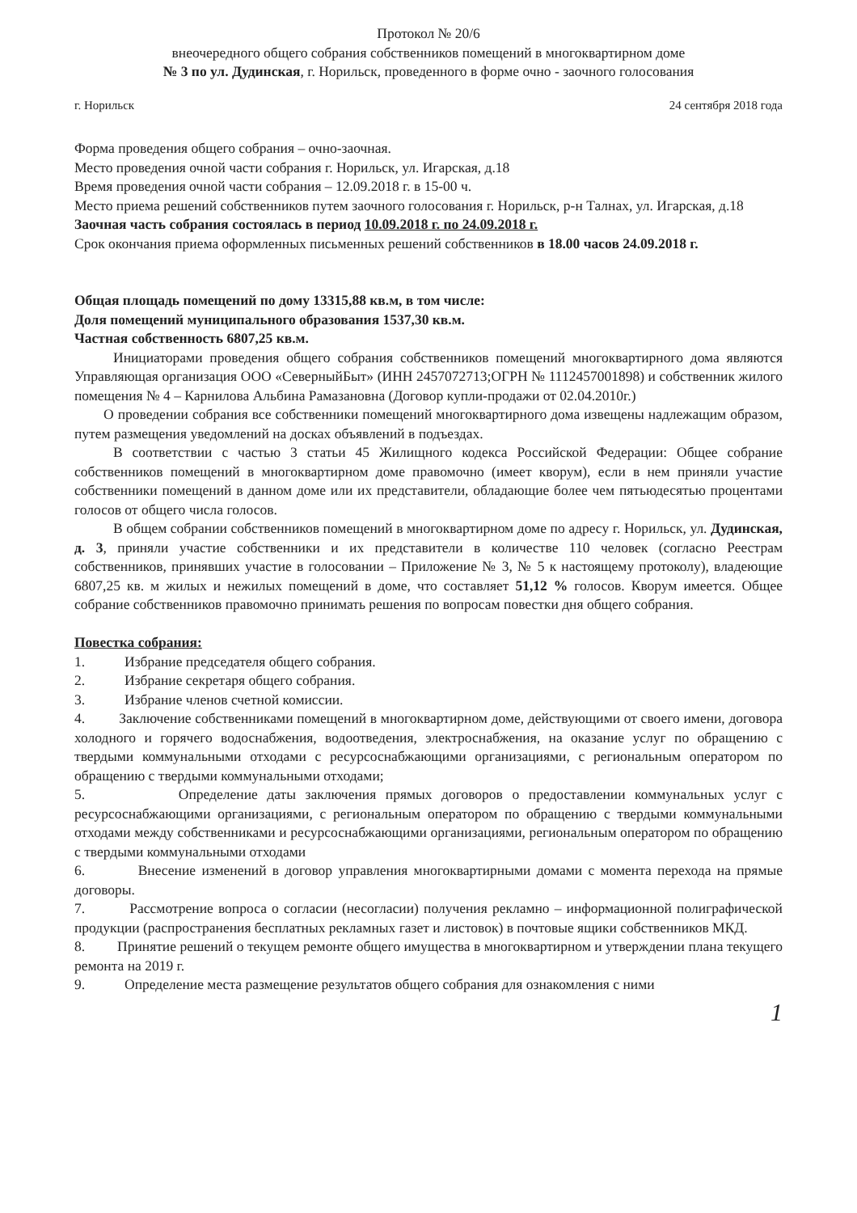Протокол № 20/6
внеочередного общего собрания собственников помещений в многоквартирном доме
№ 3 по ул. Дудинская, г. Норильск, проведенного в форме очно - заочного голосования
г. Норильск 24 сентября 2018 года
Форма проведения общего собрания – очно-заочная.
Место проведения очной части собрания г. Норильск, ул. Игарская, д.18
Время проведения очной части собрания – 12.09.2018 г. в 15-00 ч.
Место приема решений собственников путем заочного голосования г. Норильск, р-н Талнах, ул. Игарская, д.18
Заочная часть собрания состоялась в период 10.09.2018 г. по 24.09.2018 г.
Срок окончания приема оформленных письменных решений собственников в 18.00 часов 24.09.2018 г.
Общая площадь помещений по дому 13315,88 кв.м, в том числе:
Доля помещений муниципального образования 1537,30 кв.м.
Частная собственность 6807,25 кв.м.
Инициаторами проведения общего собрания собственников помещений многоквартирного дома являются Управляющая организация ООО «СеверныйБыт» (ИНН 2457072713;ОГРН № 1112457001898) и собственник жилого помещения № 4 – Карнилова Альбина Рамазановна (Договор купли-продажи от 02.04.2010г.)
О проведении собрания все собственники помещений многоквартирного дома извещены надлежащим образом, путем размещения уведомлений на досках объявлений в подъездах.
В соответствии с частью 3 статьи 45 Жилищного кодекса Российской Федерации: Общее собрание собственников помещений в многоквартирном доме правомочно (имеет кворум), если в нем приняли участие собственники помещений в данном доме или их представители, обладающие более чем пятьюдесятью процентами голосов от общего числа голосов.
В общем собрании собственников помещений в многоквартирном доме по адресу г. Норильск, ул. Дудинская, д. 3, приняли участие собственники и их представители в количестве 110 человек (согласно Реестрам собственников, принявших участие в голосовании – Приложение № 3, № 5 к настоящему протоколу), владеющие 6807,25 кв. м жилых и нежилых помещений в доме, что составляет 51,12 % голосов. Кворум имеется. Общее собрание собственников правомочно принимать решения по вопросам повестки дня общего собрания.
Повестка собрания:
1. Избрание председателя общего собрания.
2. Избрание секретаря общего собрания.
3. Избрание членов счетной комиссии.
4. Заключение собственниками помещений в многоквартирном доме, действующими от своего имени, договора холодного и горячего водоснабжения, водоотведения, электроснабжения, на оказание услуг по обращению с твердыми коммунальными отходами с ресурсоснабжающими организациями, с региональным оператором по обращению с твердыми коммунальными отходами;
5. Определение даты заключения прямых договоров о предоставлении коммунальных услуг с ресурсоснабжающими организациями, с региональным оператором по обращению с твердыми коммунальными отходами между собственниками и ресурсоснабжающими организациями, региональным оператором по обращению с твердыми коммунальными отходами
6. Внесение изменений в договор управления многоквартирными домами с момента перехода на прямые договоры.
7. Рассмотрение вопроса о согласии (несогласии) получения рекламно – информационной полиграфической продукции (распространения бесплатных рекламных газет и листовок) в почтовые ящики собственников МКД.
8. Принятие решений о текущем ремонте общего имущества в многоквартирном и утверждении плана текущего ремонта на 2019 г.
9. Определение места размещение результатов общего собрания для ознакомления с ними
1